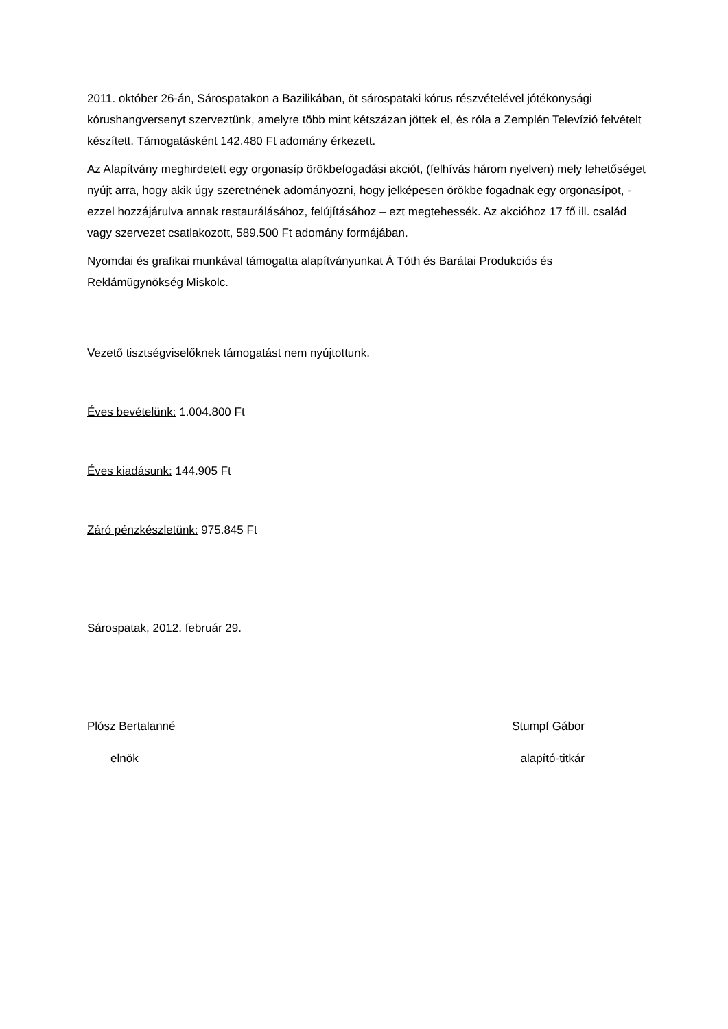2011. október 26-án, Sárospatakon a Bazilikában, öt sárospataki kórus részvételével jótékonysági kórushangversenyt szerveztünk, amelyre több mint kétszázan jöttek el, és róla a Zemplén Televízió felvételt készített. Támogatásként 142.480 Ft adomány érkezett.
Az Alapítvány meghirdetett egy orgonasíp örökbefogadási akciót, (felhívás három nyelven) mely lehetőséget nyújt arra, hogy akik úgy szeretnének adományozni, hogy jelképesen örökbe fogadnak egy orgonasípot, - ezzel hozzájárulva annak restaurálásához, felújításához – ezt megtehessék. Az akcióhoz 17 fő ill. család vagy szervezet csatlakozott, 589.500 Ft adomány formájában.
Nyomdai és grafikai munkával támogatta alapítványunkat Á Tóth és Barátai Produkciós és Reklámügynökség Miskolc.
Vezető tisztségviselőknek támogatást nem nyújtottunk.
Éves bevételünk: 1.004.800 Ft
Éves kiadásunk: 144.905 Ft
Záró pénzkészletünk: 975.845 Ft
Sárospatak, 2012. február 29.
Plósz Bertalanné Stumpf Gábor
elnök alapító-titkár